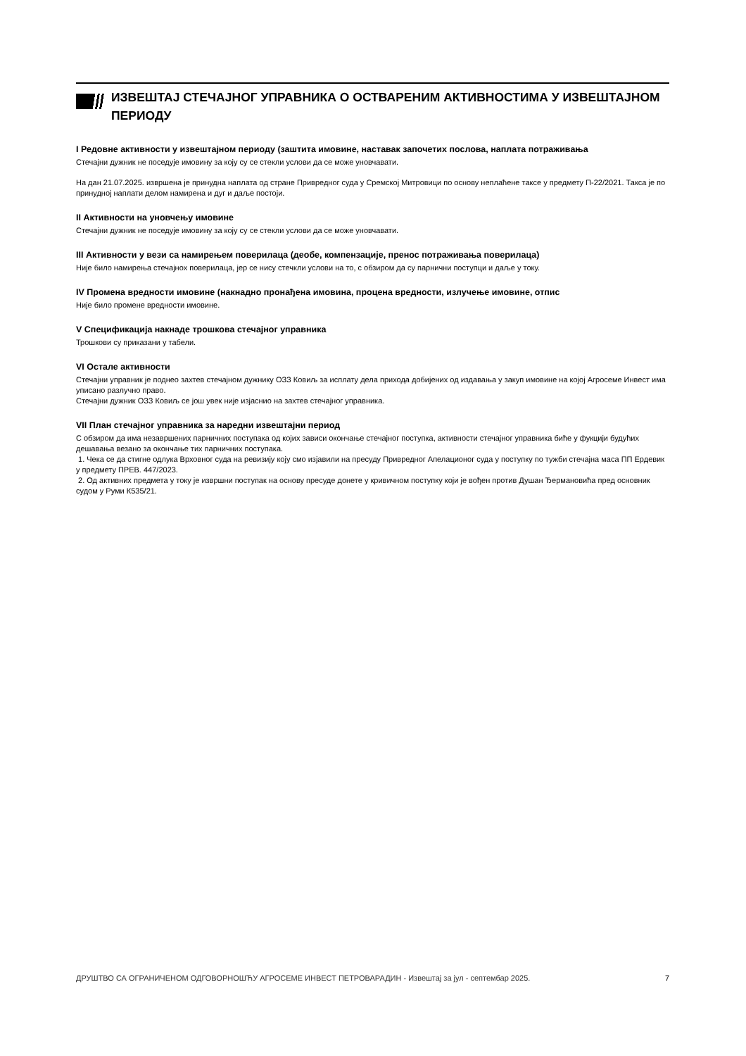ИЗВЕШТАЈ СТЕЧАЈНОГ УПРАВНИКА О ОСТВАРЕНИМ АКТИВНОСТИМА У ИЗВЕШТАЈНОМ ПЕРИОДУ
I Редовне активности у извештајном периоду (заштита имовине, наставак започетих послова, наплата потраживања
Стечајни дужник не поседује имовину за коју су се стекли услови да се може уновчавати.
На дан 21.07.2025. извршена је принудна наплата од стране Привредног суда у Сремској Митровици по основу неплаћене таксе у предмету П-22/2021. Такса је по принудној наплати делом намирена и дуг и даље постоји.
II Активности на уновчењу имовине
Стечајни дужник не поседује имовину за коју су се стекли услови да се може уновчавати.
III Активности у вези са намирењем поверилаца (деобе, компензације, пренос потраживања поверилаца)
Није било намирења стечајнох поверилаца, јер се нису стечкли услови на то, с обзиром да су парнични поступци и даље у току.
IV Промена вредности имовине (накнадно пронађена имовина, процена вредности, излучење имовине, отпис
Није било промене вредности имовине.
V Спецификација накнаде трошкова стечајног управника
Трошкови су приказани у табели.
VI Остале активности
Стечајни управник је поднео захтев стечајном дужнику ОЗЗ Ковиљ за исплату дела прихода добијених од издавања у закуп имовине на којој Агросеме Инвест има уписано разлучно право.
Стечајни дужник ОЗЗ Ковиљ се још увек није изјаснио на захтев стечајног управника.
VII План стечајног управника за наредни извештајни период
С обзиром да има незавршених парничних поступака од којих зависи окончање стечајног поступка, активности стечајног управника биће у фукцији будућих дешавања везано за окончање тих парничних поступака.
1. Чека се да стигне одлука Врховног суда на ревизију коју смо изјавили на пресуду Привредног Апелационог суда у поступку по тужби стечајна маса ПП Ердевик у предмету ПРЕВ. 447/2023.
2. Од активних предмета у току је извршни поступак на основу пресуде донете у кривичном поступку који је вођен против Душан Ђермановића пред основник судом у Руми К535/21.
ДРУШТВО СА ОГРАНИЧЕНОМ ОДГОВОРНОШЋУ АГРОСЕМЕ ИНВЕСТ ПЕТРОВАРАДИН - Извештај за јул - септембар 2025. 7